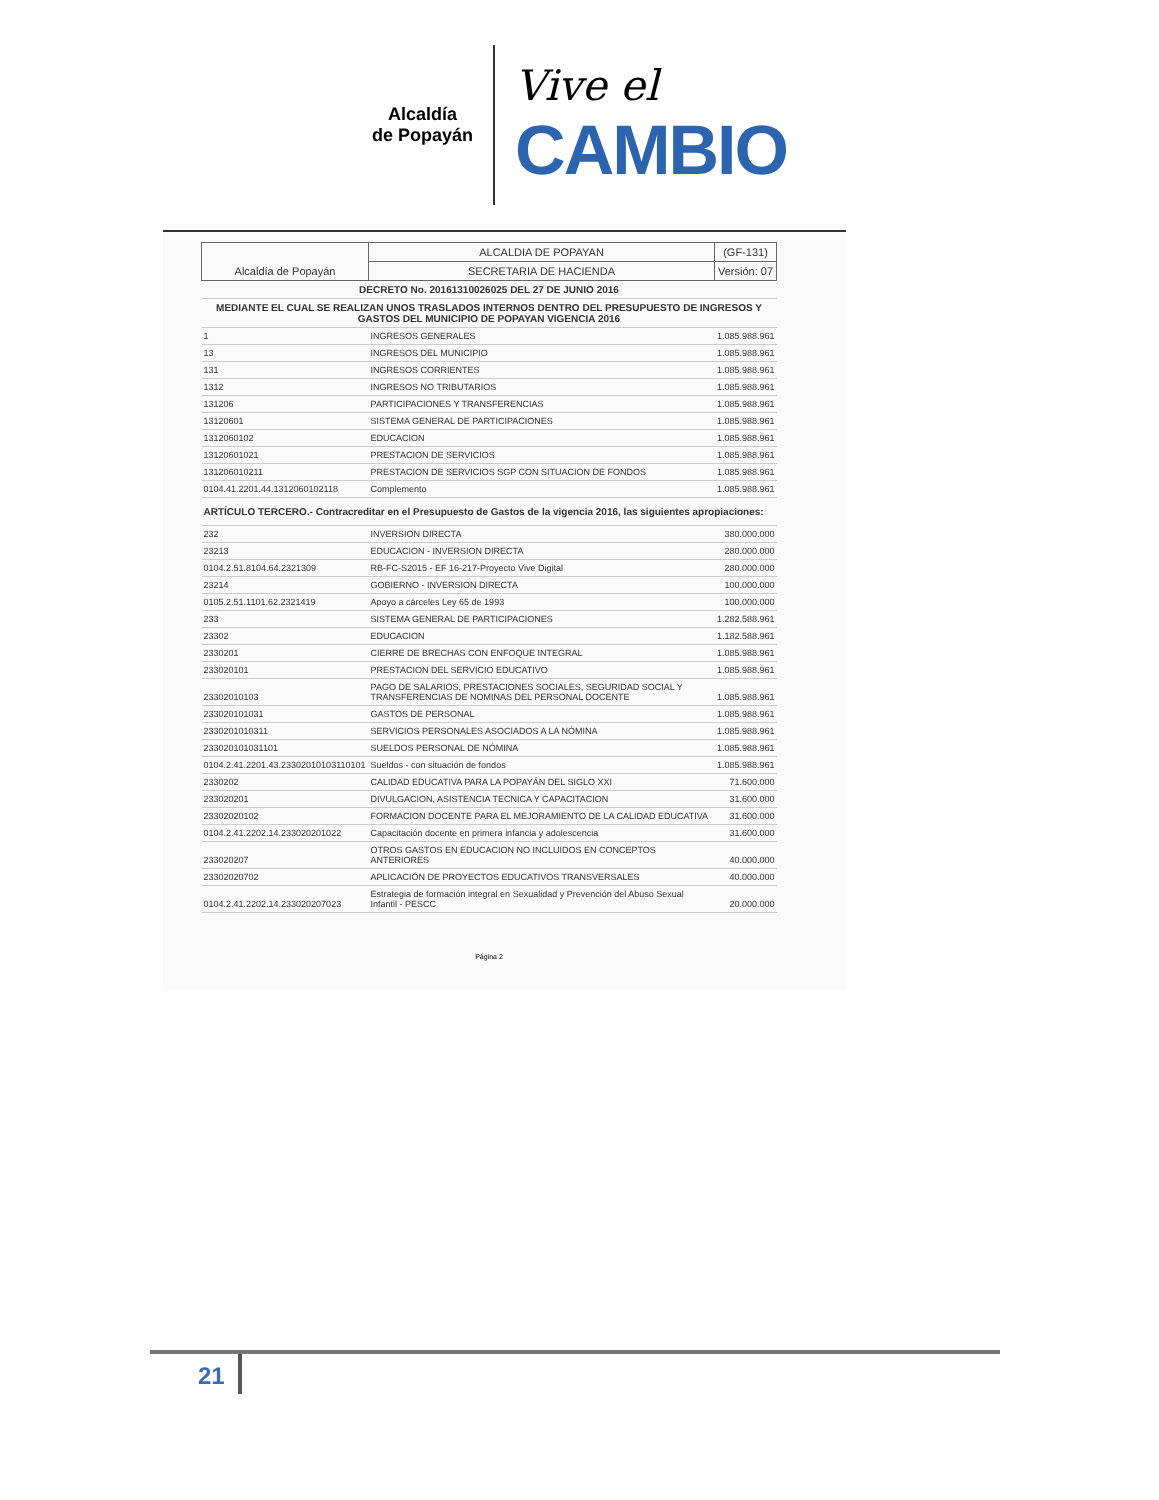Alcaldía
de Popayán
Vive el
CAMBIO
| Alcaldía de Popayán | ALCALDIA DE POPAYAN | (GF-131) |
| | SECRETARIA DE HACIENDA | Versión: 07 |
| DECRETO No. 20161310026025 DEL 27 DE JUNIO 2016 | | |
| MEDIANTE EL CUAL SE REALIZAN UNOS TRASLADOS INTERNOS DENTRO DEL PRESUPUESTO DE INGRESOS Y GASTOS DEL MUNICIPIO DE POPAYAN VIGENCIA 2016 | | |
| 1 | INGRESOS GENERALES | 1.085.988.961 |
| 13 | INGRESOS DEL MUNICIPIO | 1.085.988.961 |
| 131 | INGRESOS CORRIENTES | 1.085.988.961 |
| 1312 | INGRESOS NO TRIBUTARIOS | 1.085.988.961 |
| 131206 | PARTICIPACIONES Y TRANSFERENCIAS | 1.085.988.961 |
| 13120601 | SISTEMA GENERAL DE PARTICIPACIONES | 1.085.988.961 |
| 1312060102 | EDUCACION | 1.085.988.961 |
| 13120601021 | PRESTACION DE SERVICIOS | 1.085.988.961 |
| 131206010211 | PRESTACION DE SERVICIOS SGP CON SITUACION DE FONDOS | 1.085.988.961 |
| 0104.41.2201.44.1312060102118 | Complemento | 1.085.988.961 |
| ARTÍCULO TERCERO.- Contracreditar en el Presupuesto de Gastos de la vigencia 2016, las siguientes apropiaciones: | | |
| 232 | INVERSION DIRECTA | 380.000.000 |
| 23213 | EDUCACION - INVERSION DIRECTA | 280.000.000 |
| 0104.2.51.8104.64.2321309 | RB-FC-S2015 - EF 16-217-Proyecto Vive Digital | 280.000.000 |
| 23214 | GOBIERNO - INVERSION DIRECTA | 100.000.000 |
| 0105.2.51.1101.62.2321419 | Apoyo a cárceles Ley 65 de 1993 | 100.000.000 |
| 233 | SISTEMA GENERAL DE PARTICIPACIONES | 1.282.588.961 |
| 23302 | EDUCACION | 1.182.588.961 |
| 2330201 | CIERRE DE BRECHAS CON ENFOQUE INTEGRAL | 1.085.988.961 |
| 233020101 | PRESTACION DEL SERVICIO EDUCATIVO | 1.085.988.961 |
| 23302010103 | PAGO DE SALARIOS, PRESTACIONES SOCIALES, SEGURIDAD SOCIAL Y TRANSFERENCIAS DE NOMINAS DEL PERSONAL DOCENTE | 1.085.988.961 |
| 233020101031 | GASTOS DE PERSONAL | 1.085.988.961 |
| 2330201010311 | SERVICIOS PERSONALES ASOCIADOS A LA NÓMINA | 1.085.988.961 |
| 233020101031101 | SUELDOS PERSONAL DE NÓMINA | 1.085.988.961 |
| 0104.2.41.2201.43.23302010103110101 | Sueldos - con situación de fondos | 1.085.988.961 |
| 2330202 | CALIDAD EDUCATIVA PARA LA POPAYÁN DEL SIGLO XXI | 71.600.000 |
| 233020201 | DIVULGACION, ASISTENCIA TECNICA Y CAPACITACION | 31.600.000 |
| 23302020102 | FORMACION DOCENTE PARA EL MEJORAMIENTO DE LA CALIDAD EDUCATIVA | 31.600.000 |
| 0104.2.41.2202.14.233020201022 | Capacitación docente en primera infancia y adolescencia | 31.600.000 |
| 233020207 | OTROS GASTOS EN EDUCACION NO INCLUIDOS EN CONCEPTOS ANTERIORES | 40.000.000 |
| 23302020702 | APLICACIÓN DE PROYECTOS EDUCATIVOS TRANSVERSALES | 40.000.000 |
| 0104.2.41.2202.14.233020207023 | Estrategia de formación integral en Sexualidad y Prevención del Abuso Sexual Infantil - PESCC | 20.000.000 |
Página 2
21